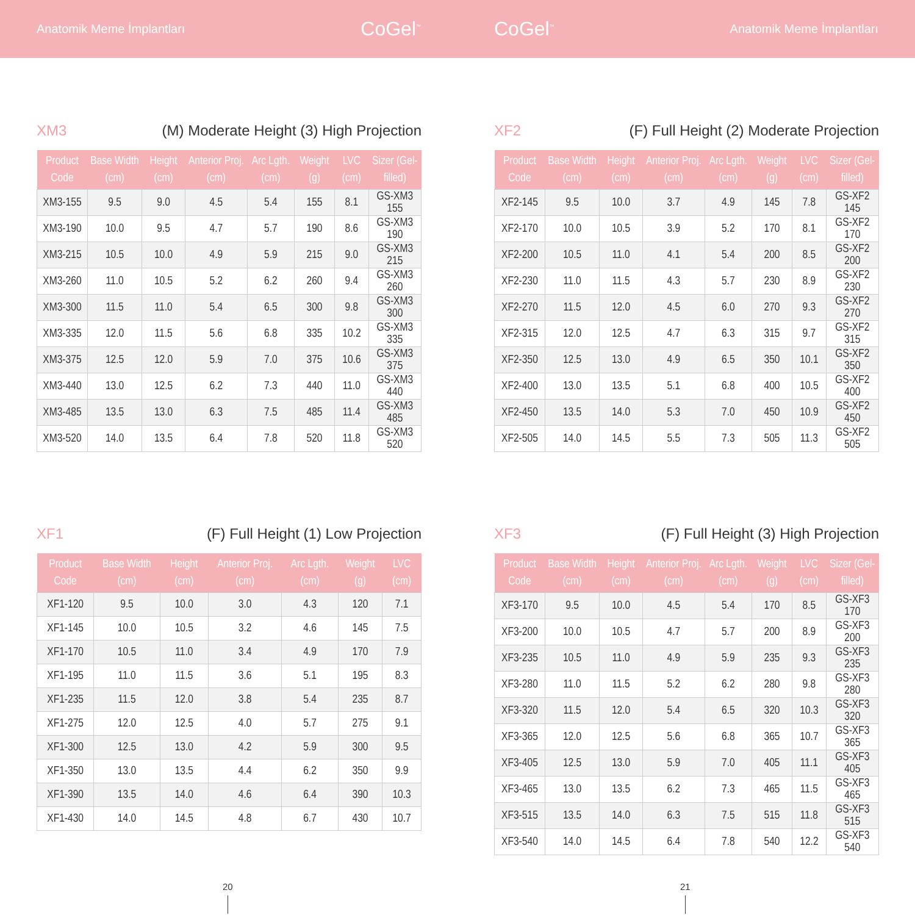Anatomik Meme İmplantları CoGel<sup>™</sup>
CoGel<sup>™</sup> Anatomik Meme İmplantları
XM3 (M) Moderate Height (3) High Projection
| Product Code | Base Width (cm) | Height (cm) | Anterior Proj. (cm) | Arc Lgth. (cm) | Weight (g) | LVC (cm) | Sizer (Gel-filled) |
| --- | --- | --- | --- | --- | --- | --- | --- |
| XM3-155 | 9.5 | 9.0 | 4.5 | 5.4 | 155 | 8.1 | GS-XM3 155 |
| XM3-190 | 10.0 | 9.5 | 4.7 | 5.7 | 190 | 8.6 | GS-XM3 190 |
| XM3-215 | 10.5 | 10.0 | 4.9 | 5.9 | 215 | 9.0 | GS-XM3 215 |
| XM3-260 | 11.0 | 10.5 | 5.2 | 6.2 | 260 | 9.4 | GS-XM3 260 |
| XM3-300 | 11.5 | 11.0 | 5.4 | 6.5 | 300 | 9.8 | GS-XM3 300 |
| XM3-335 | 12.0 | 11.5 | 5.6 | 6.8 | 335 | 10.2 | GS-XM3 335 |
| XM3-375 | 12.5 | 12.0 | 5.9 | 7.0 | 375 | 10.6 | GS-XM3 375 |
| XM3-440 | 13.0 | 12.5 | 6.2 | 7.3 | 440 | 11.0 | GS-XM3 440 |
| XM3-485 | 13.5 | 13.0 | 6.3 | 7.5 | 485 | 11.4 | GS-XM3 485 |
| XM3-520 | 14.0 | 13.5 | 6.4 | 7.8 | 520 | 11.8 | GS-XM3 520 |
XF2 (F) Full Height (2) Moderate Projection
| Product Code | Base Width (cm) | Height (cm) | Anterior Proj. (cm) | Arc Lgth. (cm) | Weight (g) | LVC (cm) | Sizer (Gel-filled) |
| --- | --- | --- | --- | --- | --- | --- | --- |
| XF2-145 | 9.5 | 10.0 | 3.7 | 4.9 | 145 | 7.8 | GS-XF2 145 |
| XF2-170 | 10.0 | 10.5 | 3.9 | 5.2 | 170 | 8.1 | GS-XF2 170 |
| XF2-200 | 10.5 | 11.0 | 4.1 | 5.4 | 200 | 8.5 | GS-XF2 200 |
| XF2-230 | 11.0 | 11.5 | 4.3 | 5.7 | 230 | 8.9 | GS-XF2 230 |
| XF2-270 | 11.5 | 12.0 | 4.5 | 6.0 | 270 | 9.3 | GS-XF2 270 |
| XF2-315 | 12.0 | 12.5 | 4.7 | 6.3 | 315 | 9.7 | GS-XF2 315 |
| XF2-350 | 12.5 | 13.0 | 4.9 | 6.5 | 350 | 10.1 | GS-XF2 350 |
| XF2-400 | 13.0 | 13.5 | 5.1 | 6.8 | 400 | 10.5 | GS-XF2 400 |
| XF2-450 | 13.5 | 14.0 | 5.3 | 7.0 | 450 | 10.9 | GS-XF2 450 |
| XF2-505 | 14.0 | 14.5 | 5.5 | 7.3 | 505 | 11.3 | GS-XF2 505 |
XF1 (F) Full Height (1) Low Projection
| Product Code | Base Width (cm) | Height (cm) | Anterior Proj. (cm) | Arc Lgth. (cm) | Weight (g) | LVC (cm) |
| --- | --- | --- | --- | --- | --- | --- |
| XF1-120 | 9.5 | 10.0 | 3.0 | 4.3 | 120 | 7.1 |
| XF1-145 | 10.0 | 10.5 | 3.2 | 4.6 | 145 | 7.5 |
| XF1-170 | 10.5 | 11.0 | 3.4 | 4.9 | 170 | 7.9 |
| XF1-195 | 11.0 | 11.5 | 3.6 | 5.1 | 195 | 8.3 |
| XF1-235 | 11.5 | 12.0 | 3.8 | 5.4 | 235 | 8.7 |
| XF1-275 | 12.0 | 12.5 | 4.0 | 5.7 | 275 | 9.1 |
| XF1-300 | 12.5 | 13.0 | 4.2 | 5.9 | 300 | 9.5 |
| XF1-350 | 13.0 | 13.5 | 4.4 | 6.2 | 350 | 9.9 |
| XF1-390 | 13.5 | 14.0 | 4.6 | 6.4 | 390 | 10.3 |
| XF1-430 | 14.0 | 14.5 | 4.8 | 6.7 | 430 | 10.7 |
XF3 (F) Full Height (3) High Projection
| Product Code | Base Width (cm) | Height (cm) | Anterior Proj. (cm) | Arc Lgth. (cm) | Weight (g) | LVC (cm) | Sizer (Gel-filled) |
| --- | --- | --- | --- | --- | --- | --- | --- |
| XF3-170 | 9.5 | 10.0 | 4.5 | 5.4 | 170 | 8.5 | GS-XF3 170 |
| XF3-200 | 10.0 | 10.5 | 4.7 | 5.7 | 200 | 8.9 | GS-XF3 200 |
| XF3-235 | 10.5 | 11.0 | 4.9 | 5.9 | 235 | 9.3 | GS-XF3 235 |
| XF3-280 | 11.0 | 11.5 | 5.2 | 6.2 | 280 | 9.8 | GS-XF3 280 |
| XF3-320 | 11.5 | 12.0 | 5.4 | 6.5 | 320 | 10.3 | GS-XF3 320 |
| XF3-365 | 12.0 | 12.5 | 5.6 | 6.8 | 365 | 10.7 | GS-XF3 365 |
| XF3-405 | 12.5 | 13.0 | 5.9 | 7.0 | 405 | 11.1 | GS-XF3 405 |
| XF3-465 | 13.0 | 13.5 | 6.2 | 7.3 | 465 | 11.5 | GS-XF3 465 |
| XF3-515 | 13.5 | 14.0 | 6.3 | 7.5 | 515 | 11.8 | GS-XF3 515 |
| XF3-540 | 14.0 | 14.5 | 6.4 | 7.8 | 540 | 12.2 | GS-XF3 540 |
20 21